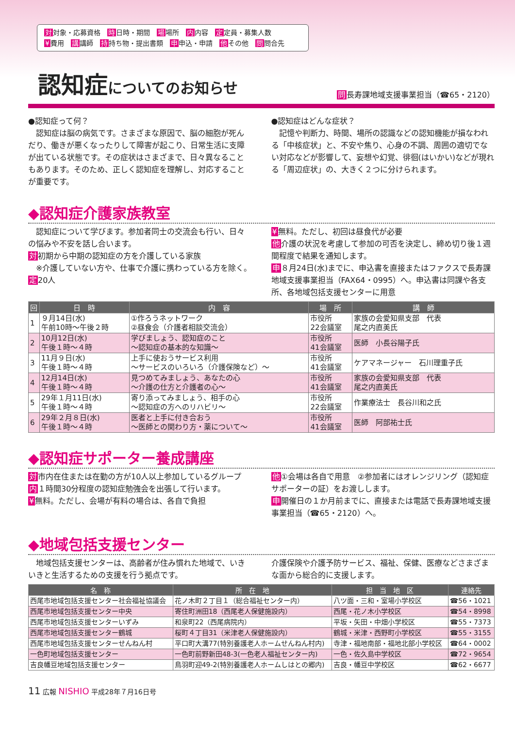対対象・応募資格　時日時・期間　場場所　内内容　定定員・募集人数
¥費用　講講師　持持ち物・提出書類　申申込・申請　他その他　問問合先
認知症についてのお知らせ
問長寿課地域支援事業担当（☎65・2120）
●認知症って何？
　認知症は脳の病気です。さまざまな原因で、脳の細胞が死んだり、働きが悪くなったりして障害が起こり、日常生活に支障が出ている状態です。その症状はさまざまで、日々異なることもあります。そのため、正しく認知症を理解し、対応することが重要です。
●認知症はどんな症状？
　記憶や判断力、時間、場所の認識などの認知機能が損なわれる「中核症状」と、不安や焦り、心身の不調、周囲の適切でない対応などが影響して、妄想や幻覚、徘徊(はいかい)などが現れる「周辺症状」の、大きく２つに分けられます。
◆認知症介護家族教室
　認知症について学びます。参加者同士の交流会も行い、日々の悩みや不安を話し合います。
対初期から中期の認知症の方を介護している家族
　※介護していない方や、仕事で介護に携わっている方を除く。
定20人
¥無料。ただし、初回は昼食代が必要
他介護の状況を考慮して参加の可否を決定し、締め切り後１週間程度で結果を通知します。
申８月24日(水)までに、申込書を直接またはファクスで長寿課地域支援事業担当（FAX64・0995）へ。申込書は同課や各支所、各地域包括支援センターに用意
| 回 | 日 時 | 内 容 | 場 所 | 講 師 |
| --- | --- | --- | --- | --- |
| 1 | ９月14日(水) 午前10時～午後２時 | ①作ろうネットワーク ②昼食会（介護者相談交流会） | 市役所 22会議室 | 家族の会愛知県支部 代表 尾之内直美氏 |
| 2 | 10月12日(水) 午後１時～４時 | 学びましょう、認知症のこと ～認知症の基本的な知識～ | 市役所 41会議室 | 医師 小長谷陽子氏 |
| 3 | 11月９日(水) 午後１時～４時 | 上手に使おうサービス利用 ～サービスのいろいろ（介護保険など）～ | 市役所 41会議室 | ケアマネージャー 石川理重子氏 |
| 4 | 12月14日(水) 午後１時～４時 | 見つめてみましょう、あなたの心 ～介護の仕方と介護者の心～ | 市役所 41会議室 | 家族の会愛知県支部 代表 尾之内直美氏 |
| 5 | 29年１月11日(水) 午後１時～４時 | 寄り添ってみましょう、相手の心 ～認知症の方へのリハビリ～ | 市役所 22会議室 | 作業療法士 長谷川和之氏 |
| 6 | 29年２月８日(水) 午後１時～４時 | 医者と上手に付き合おう ～医師との関わり方・薬について～ | 市役所 41会議室 | 医師 阿部祐士氏 |
◆認知症サポーター養成講座
対市内在住または在勤の方が10人以上参加しているグループ
内１時間30分程度の認知症勉強会を出張して行います。
¥無料。ただし、会場が有料の場合は、各自で負担
他①会場は各自で用意　②参加者にはオレンジリング（認知症サポーターの証）をお渡しします。
申開催日の１か月前までに、直接または電話で長寿課地域支援事業担当（☎65・2120）へ。
◆地域包括支援センター
　地域包括支援センターは、高齢者が住み慣れた地域で、いきいきと生活するための支援を行う拠点です。
介護保険や介護予防サービス、福祉、保健、医療などさまざまな面から総合的に支援します。
| 名 称 | 所 在 地 | 担 当 地 区 | 連絡先 |
| --- | --- | --- | --- |
| 西尾市地域包括支援センター社会福祉協議会 | 花ノ木町２丁目１（総合福祉センター内） | 八ツ面・三和・室場小学校区 | ☎56・1021 |
| 西尾市地域包括支援センター中央 | 寄住町洲田18（西尾老人保健施設内） | 西尾・花ノ木小学校区 | ☎54・8998 |
| 西尾市地域包括支援センターいずみ | 和泉町22（西尾病院内） | 平坂・矢田・中畑小学校区 | ☎55・7373 |
| 西尾市地域包括支援センター鶴城 | 桜町４丁目31（米津老人保健施設内） | 鶴城・米津・西野町小学校区 | ☎55・3155 |
| 西尾市地域包括支援センターせんねん村 | 平口町大溝77(特別養護老人ホームせんねん村内) | 寺津・福地南部・福地北部小学校区 | ☎64・0002 |
| 一色町地域包括支援センター | 一色町前野新田48-3(一色老人福祉センター内) | 一色・佐久島中学校区 | ☎72・9654 |
| 吉良幡豆地域包括支援センター | 鳥羽町迎49-2(特別養護老人ホームしはとの郷内) | 吉良・幡豆中学校区 | ☎62・6677 |
11 広報 NISHIO 平成28年７月16日号